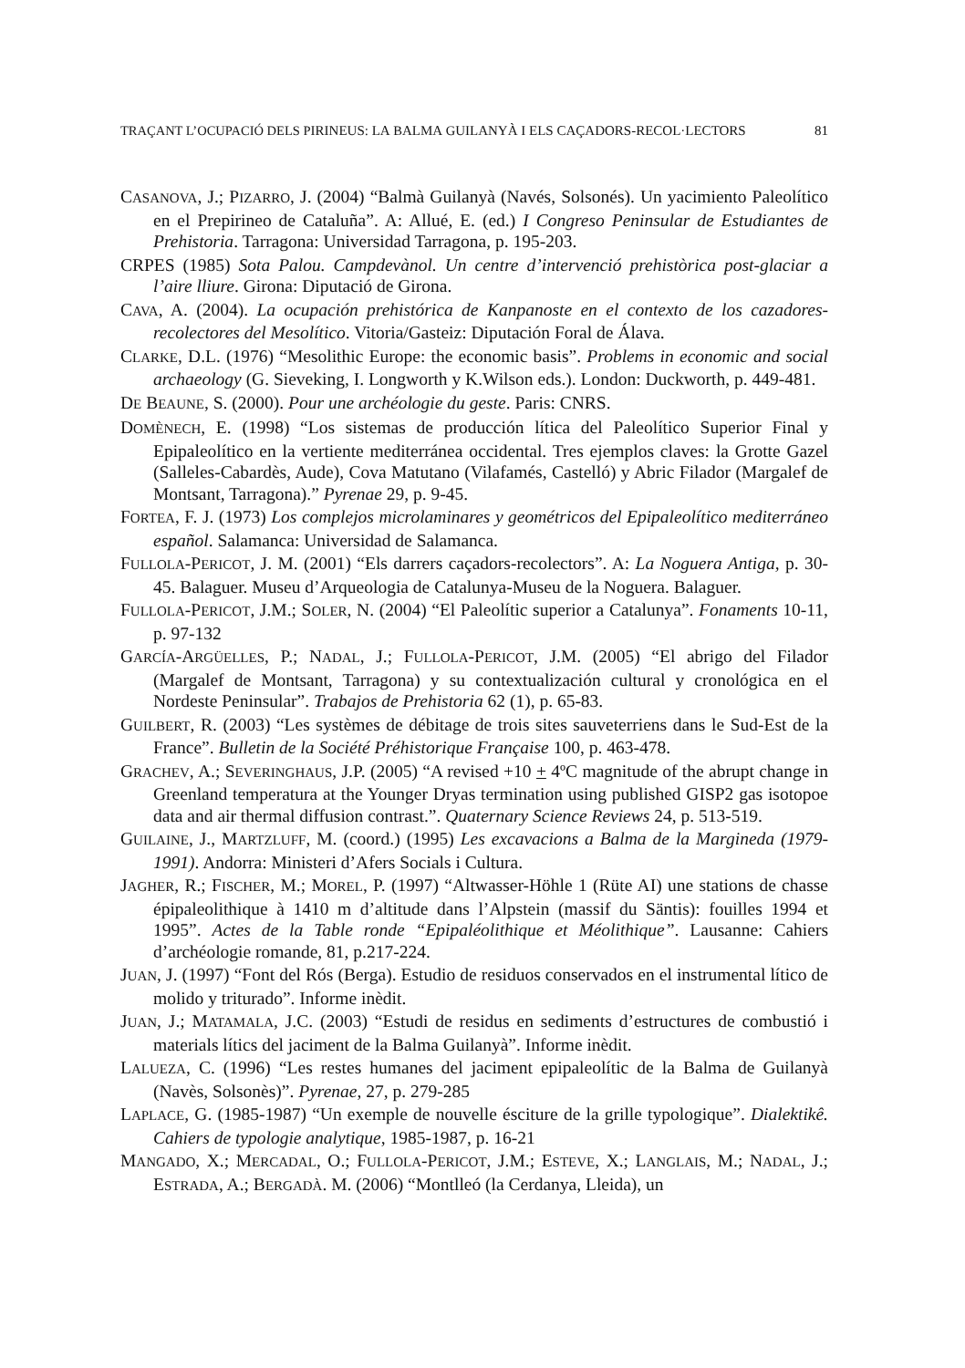TRAÇANT L’OCUPACIÓ DELS PIRINEUS: LA BALMA GUILANYÀ I ELS CAÇADORS-RECOL·LECTORS 81
CASANOVA, J.; PIZARRO, J. (2004) “Balmà Guilanyà (Navés, Solsonés). Un yacimiento Paleolítico en el Prepirineo de Cataluña”. A: Allué, E. (ed.) I Congreso Peninsular de Estudiantes de Prehistoria. Tarragona: Universidad Tarragona, p. 195-203.
CRPES (1985) Sota Palou. Campdevànol. Un centre d’intervenció prehistòrica post-glaciar a l’aire lliure. Girona: Diputació de Girona.
CAVA, A. (2004). La ocupación prehistórica de Kanpanoste en el contexto de los cazadores-recolectores del Mesolítico. Vitoria/Gasteiz: Diputación Foral de Álava.
CLARKE, D.L. (1976) “Mesolithic Europe: the economic basis”. Problems in economic and social archaeology (G. Sieveking, I. Longworth y K.Wilson eds.). London: Duckworth, p. 449-481.
DE BEAUNE, S. (2000). Pour une archéologie du geste. Paris: CNRS.
DOMÈNECH, E. (1998) “Los sistemas de producción lítica del Paleolítico Superior Final y Epipaleolítico en la vertiente mediterránea occidental. Tres ejemplos claves: la Grotte Gazel (Salleles-Cabardès, Aude), Cova Matutano (Vilafamés, Castelló) y Abric Filador (Margalef de Montsant, Tarragona).” Pyrenae 29, p. 9-45.
FORTEA, F. J. (1973) Los complejos microlaminares y geométricos del Epipaleolítico mediterráneo español. Salamanca: Universidad de Salamanca.
FULLOLA-PERICOT, J. M. (2001) “Els darrers caçadors-recolectors”. A: La Noguera Antiga, p. 30-45. Balaguer. Museu d’Arqueologia de Catalunya-Museu de la Noguera. Balaguer.
FULLOLA-PERICOT, J.M.; SOLER, N. (2004) “El Paleolític superior a Catalunya”. Fonaments 10-11, p. 97-132
GARCÍA-ARGÜELLES, P.; NADAL, J.; FULLOLA-PERICOT, J.M. (2005) “El abrigo del Filador (Margalef de Montsant, Tarragona) y su contextualización cultural y cronológica en el Nordeste Peninsular”. Trabajos de Prehistoria 62 (1), p. 65-83.
GUILBERT, R. (2003) “Les systèmes de débitage de trois sites sauveterriens dans le Sud-Est de la France”. Bulletin de la Société Préhistorique Française 100, p. 463-478.
GRACHEV, A.; SEVERINGHAUS, J.P. (2005) “A revised +10 + 4ºC magnitude of the abrupt change in Greenland temperatura at the Younger Dryas termination using published GISP2 gas isotopoe data and air thermal diffusion contrast.”. Quaternary Science Reviews 24, p. 513-519.
GUILAINE, J., MARTZLUFF, M. (coord.) (1995) Les excavacions a Balma de la Margineda (1979-1991). Andorra: Ministeri d’Afers Socials i Cultura.
JAGHER, R.; FISCHER, M.; MOREL, P. (1997) “Altwasser-Höhle 1 (Rüte AI) une stations de chasse épipaleolithique à 1410 m d’altitude dans l’Alpstein (massif du Säntis): fouilles 1994 et 1995”. Actes de la Table ronde “Epipaléolithique et Méolithique”. Lausanne: Cahiers d’archéologie romande, 81, p.217-224.
JUAN, J. (1997) “Font del Rós (Berga). Estudio de residuos conservados en el instrumental lítico de molido y triturado”. Informe inèdit.
JUAN, J.; MATAMALA, J.C. (2003) “Estudi de residus en sediments d’estructures de combustió i materials lítics del jaciment de la Balma Guilanyà”. Informe inèdit.
LALUEZA, C. (1996) “Les restes humanes del jaciment epipaleolític de la Balma de Guilanyà (Navès, Solsonès)”. Pyrenae, 27, p. 279-285
LAPLACE, G. (1985-1987) “Un exemple de nouvelle ésciture de la grille typologique”. Dialektikê. Cahiers de typologie analytique, 1985-1987, p. 16-21
MANGADO, X.; MERCADAL, O.; FULLOLA-PERICOT, J.M.; ESTEVE, X.; LANGLAIS, M.; NADAL, J.; ESTRADA, A.; BERGADÀ. M. (2006) “Montlleó (la Cerdanya, Lleida), un